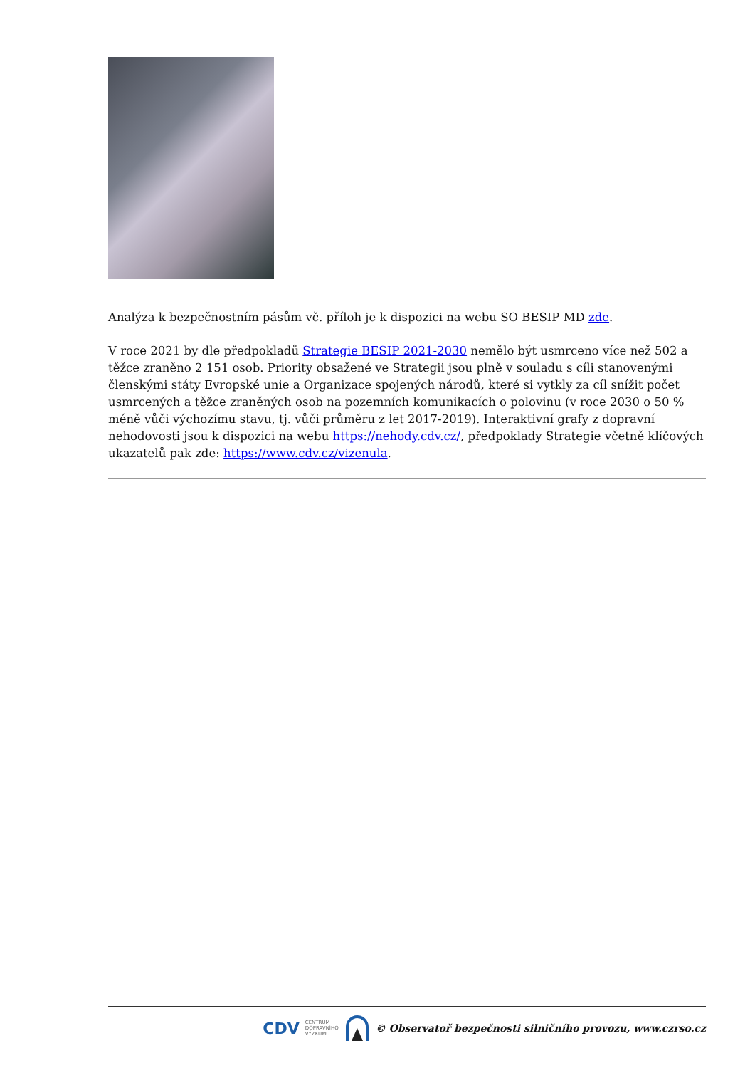Analýza k bezpečnostním pásům vč. příloh je k dispozici na webu SO BESIP MD zde.
V roce 2021 by dle předpokladů Strategie BESIP 2021-2030 nemělo být usmrceno více než 502 a těžce zraněno 2 151 osob. Priority obsažené ve Strategii jsou plně v souladu s cíli stanovenými členskými státy Evropské unie a Organizace spojených národů, které si vytkly za cíl snížit počet usmrcených a těžce zraněných osob na pozemních komunikacích o polovinu (v roce 2030 o 50 % méně vůči výchozímu stavu, tj. vůči průměru z let 2017-2019). Interaktivní grafy z dopravní nehodovosti jsou k dispozici na webu https://nehody.cdv.cz/, předpoklady Strategie včetně klíčových ukazatelů pak zde: https://www.cdv.cz/vizenula.
CDV CENTRUM
DOPRAVNÍHO
VÝZKUMU © Observatoř bezpečnosti silničního provozu, www.czrso.cz